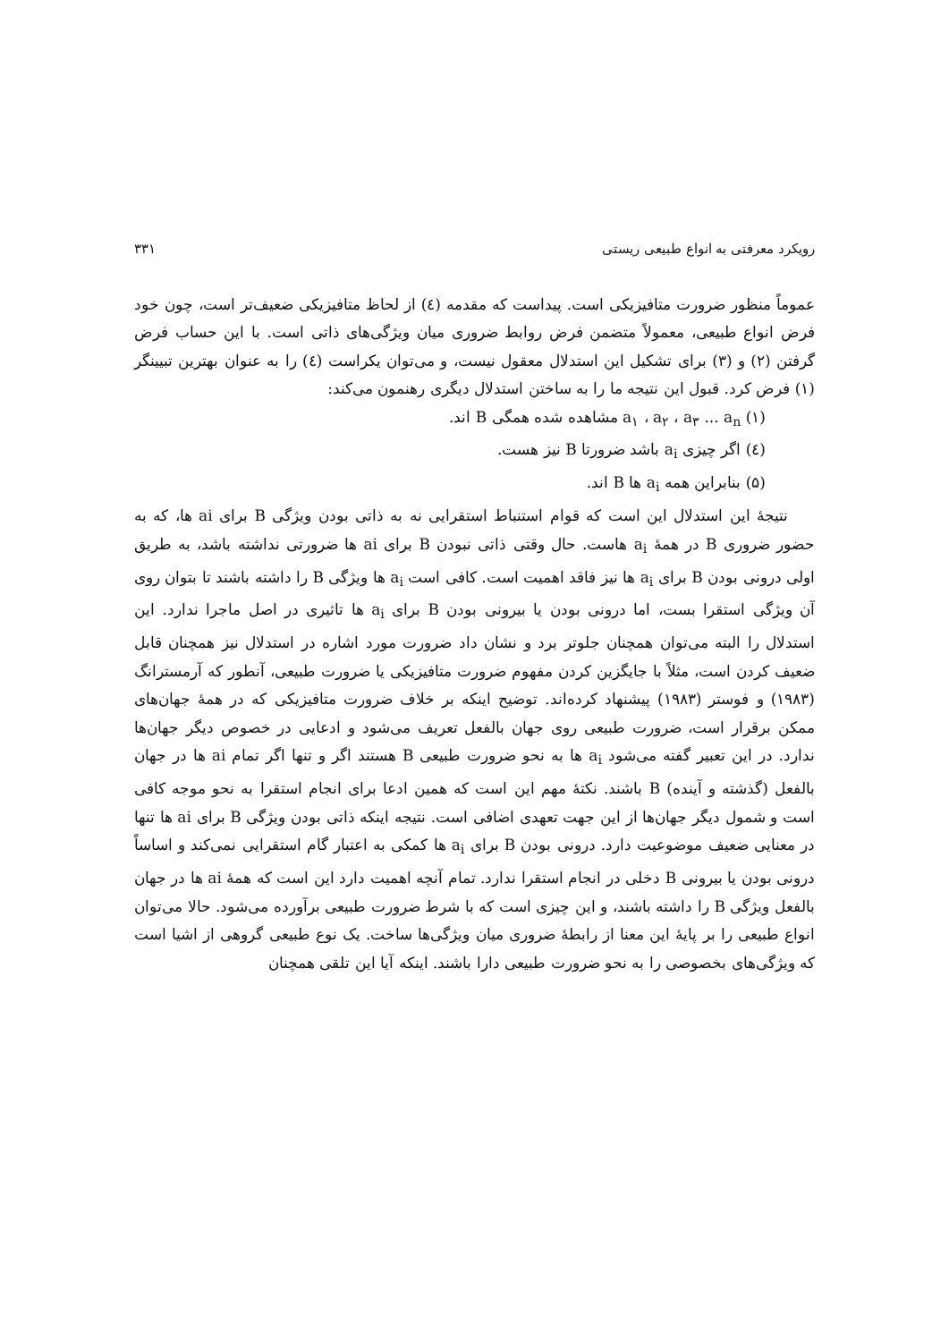رویکرد معرفتی به انواع طبیعی ریستی ۳۳۱
عموماً منظور ضرورت متافیزیکی است. پیداست که مقدمه (٤) از لحاظ متافیزیکی ضعیف‌تر است، چون خود فرض انواع طبیعی، معمولاً متضمن فرض روابط ضروری میان ویژگی‌های ذاتی است. با این حساب فرض گرفتن (۲) و (۳) برای تشکیل این استدلال معقول نیست، و می‌توان یکراست (٤) را به عنوان بهترین تبیینگر (۱) فرض کرد. قبول این نتیجه ما را به ساختن استدلال دیگری رهنمون می‌کند:
(۱) a<sub>۱</sub> ، a<sub>۲</sub> ، a<sub>۳</sub> ... a<sub>n</sub> مشاهده شده همگی B اند.
(٤) اگر چیزی a<sub>i</sub> باشد ضرورتا B نیز هست.
(۵) بنابراین همه a<sub>i</sub> ها B اند.
نتیجهٔ این استدلال این است که قوام استنباط استقرایی نه به ذاتی بودن ویژگی B برای ai ها، که به حضور ضروری B در همهٔ a<sub>i</sub> هاست. حال وقتی ذاتی نبودن B برای ai ها ضرورتی نداشته باشد، به طریق اولی درونی بودن B برای a<sub>i</sub> ها نیز فاقد اهمیت است. کافی است a<sub>i</sub> ها ویژگی B را داشته باشند تا بتوان روی آن ویژگی استقرا بست، اما درونی بودن یا بیرونی بودن B برای a<sub>i</sub> ها تاثیری در اصل ماجرا ندارد. این استدلال را البته می‌توان همچنان جلوتر برد و نشان داد ضرورت مورد اشاره در استدلال نیز همچنان قابل ضعیف کردن است، مثلاً با جایگزین کردن مفهوم ضرورت متافیزیکی یا ضرورت طبیعی، آنطور که آرمسترانگ (۱۹۸۳) و فوستر (۱۹۸۳) پیشنهاد کرده‌اند. توضیح اینکه بر خلاف ضرورت متافیزیکی که در همهٔ جهان‌های ممکن برقرار است، ضرورت طبیعی روی جهان بالفعل تعریف می‌شود و ادعایی در خصوص دیگر جهان‌ها ندارد. در این تعبیر گفته می‌شود a<sub>i</sub> ها به نحو ضرورت طبیعی B هستند اگر و تنها اگر تمام ai ها در جهان بالفعل (گذشته و آینده) B باشند. نکتهٔ مهم این است که همین ادعا برای انجام استقرا به نحو موجه کافی است و شمول دیگر جهان‌ها از این جهت تعهدی اضافی است. نتیجه اینکه ذاتی بودن ویژگی B برای ai ها تنها در معنایی ضعیف موضوعیت دارد. درونی بودن B برای a<sub>i</sub> ها کمکی به اعتبار گام استقرایی نمی‌کند و اساساً درونی بودن یا بیرونی B دخلی در انجام استقرا ندارد. تمام آنچه اهمیت دارد این است که همهٔ ai ها در جهان بالفعل ویژگی B را داشته باشند، و این چیزی است که با شرط ضرورت طبیعی برآورده می‌شود. حالا می‌توان انواع طبیعی را بر پایهٔ این معنا از رابطهٔ ضروری میان ویژگی‌ها ساخت. یک نوع طبیعی گروهی از اشیا است که ویژگی‌های بخصوصی را به نحو ضرورت طبیعی دارا باشند. اینکه آیا این تلقی همچنان